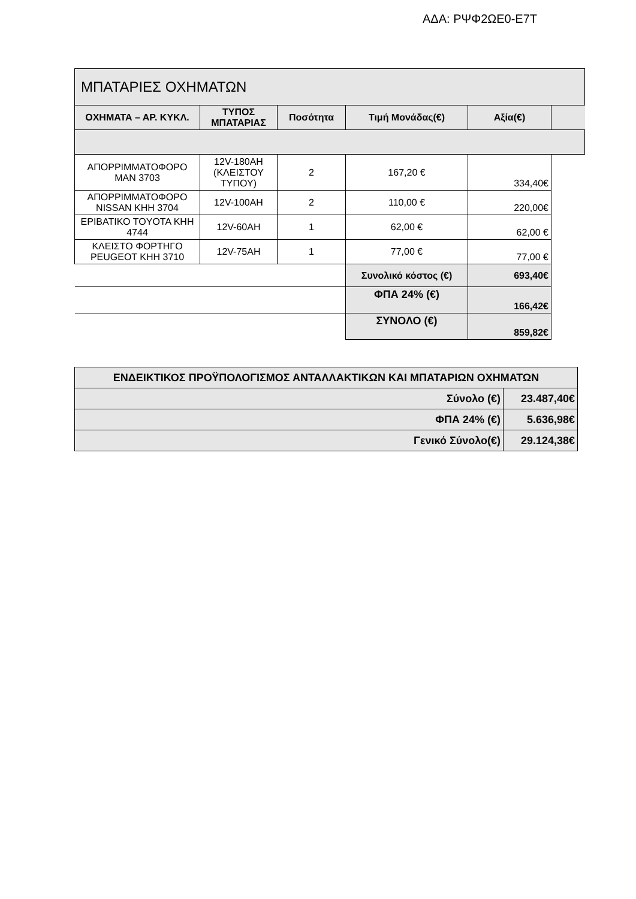ΑΔΑ: ΡΨΦ2ΩΕ0-Ε7Τ
| ΜΠΑΤΑΡΙΕΣ ΟΧΗΜΑΤΩΝ | | | | | |
| ΟΧΗΜΑΤΑ – ΑΡ. ΚΥΚΛ. | ΤΥΠΟΣ ΜΠΑΤΑΡΙΑΣ | Ποσότητα | Τιμή Μονάδας(€) | Αξία(€) | |
| ΑΠΟΡΡΙΜΜΑΤΟΦΟΡΟ MAN 3703 | 12V-180AH (ΚΛΕΙΣΤΟΥ ΤΥΠΟΥ) | 2 | 167,20 € | 334,40€ | |
| ΑΠΟΡΡΙΜΜΑΤΟΦΟΡΟ NISSAN ΚΗΗ 3704 | 12V-100AH | 2 | 110,00 € | 220,00€ | |
| ΕΡΙΒΑΤΙΚΟ TOYOTA ΚΗΗ 4744 | 12V-60AH | 1 | 62,00 € | 62,00 € | |
| ΚΛΕΙΣΤΟ ΦΟΡΤΗΓΟ PEUGEOT ΚΗΗ 3710 | 12V-75AH | 1 | 77,00 € | 77,00 € | |
| | | | Συνολικό κόστος (€) | 693,40€ | |
| | | | ΦΠΑ 24% (€) | 166,42€ | |
| | | | ΣΥΝΟΛΟ (€) | 859,82€ | |
| ΕΝΔΕΙΚΤΙΚΟΣ ΠΡΟΫΠΟΛΟΓΙΣΜΟΣ ΑΝΤΑΛΛΑΚΤΙΚΩΝ ΚΑΙ ΜΠΑΤΑΡΙΩΝ ΟΧΗΜΑΤΩΝ | |
| Σύνολο (€) | 23.487,40€ |
| ΦΠΑ 24% (€) | 5.636,98€ |
| Γενικό Σύνολο(€) | 29.124,38€ |